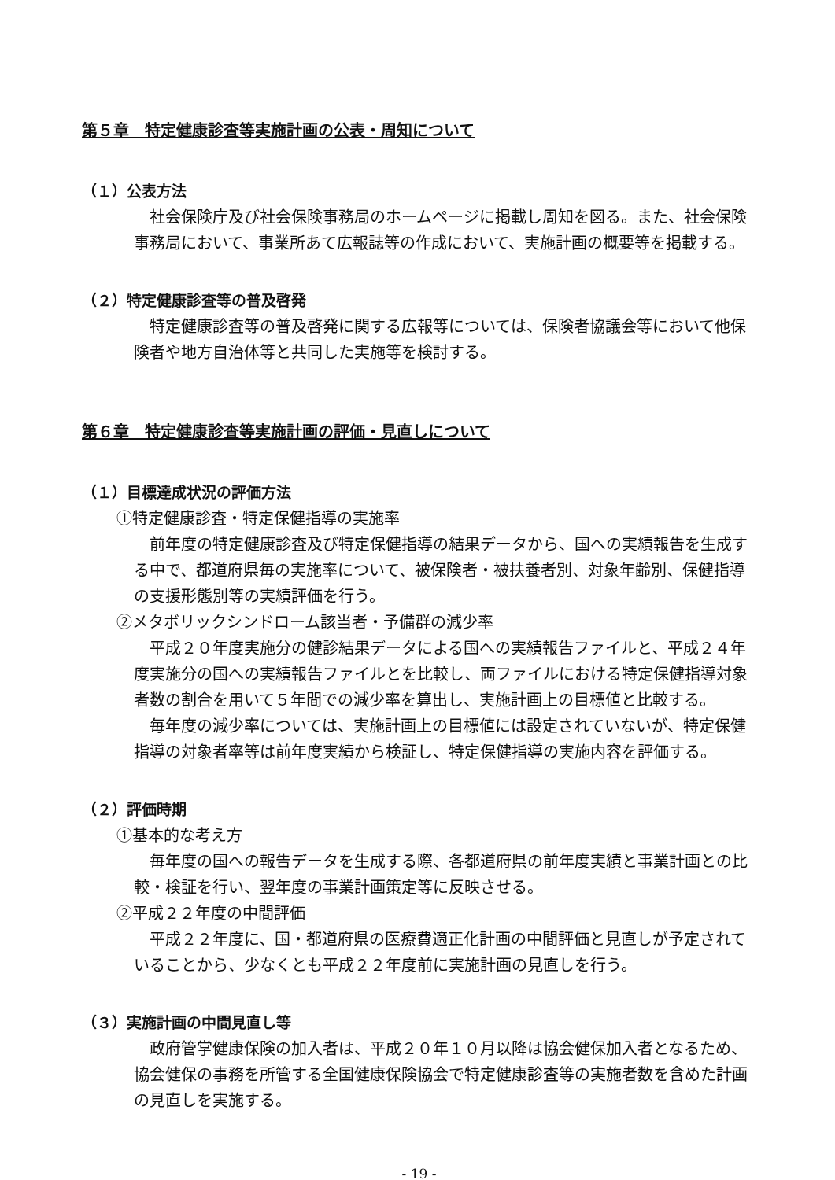第５章　特定健康診査等実施計画の公表・周知について
（１）公表方法
社会保険庁及び社会保険事務局のホームページに掲載し周知を図る。また、社会保険事務局において、事業所あて広報誌等の作成において、実施計画の概要等を掲載する。
（２）特定健康診査等の普及啓発
特定健康診査等の普及啓発に関する広報等については、保険者協議会等において他保険者や地方自治体等と共同した実施等を検討する。
第６章　特定健康診査等実施計画の評価・見直しについて
（１）目標達成状況の評価方法
①特定健康診査・特定保健指導の実施率
前年度の特定健康診査及び特定保健指導の結果データから、国への実績報告を生成する中で、都道府県毎の実施率について、被保険者・被扶養者別、対象年齢別、保健指導の支援形態別等の実績評価を行う。
②メタボリックシンドローム該当者・予備群の減少率
平成２０年度実施分の健診結果データによる国への実績報告ファイルと、平成２４年度実施分の国への実績報告ファイルとを比較し、両ファイルにおける特定保健指導対象者数の割合を用いて５年間での減少率を算出し、実施計画上の目標値と比較する。
毎年度の減少率については、実施計画上の目標値には設定されていないが、特定保健指導の対象者率等は前年度実績から検証し、特定保健指導の実施内容を評価する。
（２）評価時期
①基本的な考え方
毎年度の国への報告データを生成する際、各都道府県の前年度実績と事業計画との比較・検証を行い、翌年度の事業計画策定等に反映させる。
②平成２２年度の中間評価
平成２２年度に、国・都道府県の医療費適正化計画の中間評価と見直しが予定されていることから、少なくとも平成２２年度前に実施計画の見直しを行う。
（３）実施計画の中間見直し等
政府管掌健康保険の加入者は、平成２０年１０月以降は協会健保加入者となるため、協会健保の事務を所管する全国健康保険協会で特定健康診査等の実施者数を含めた計画の見直しを実施する。
- 19 -